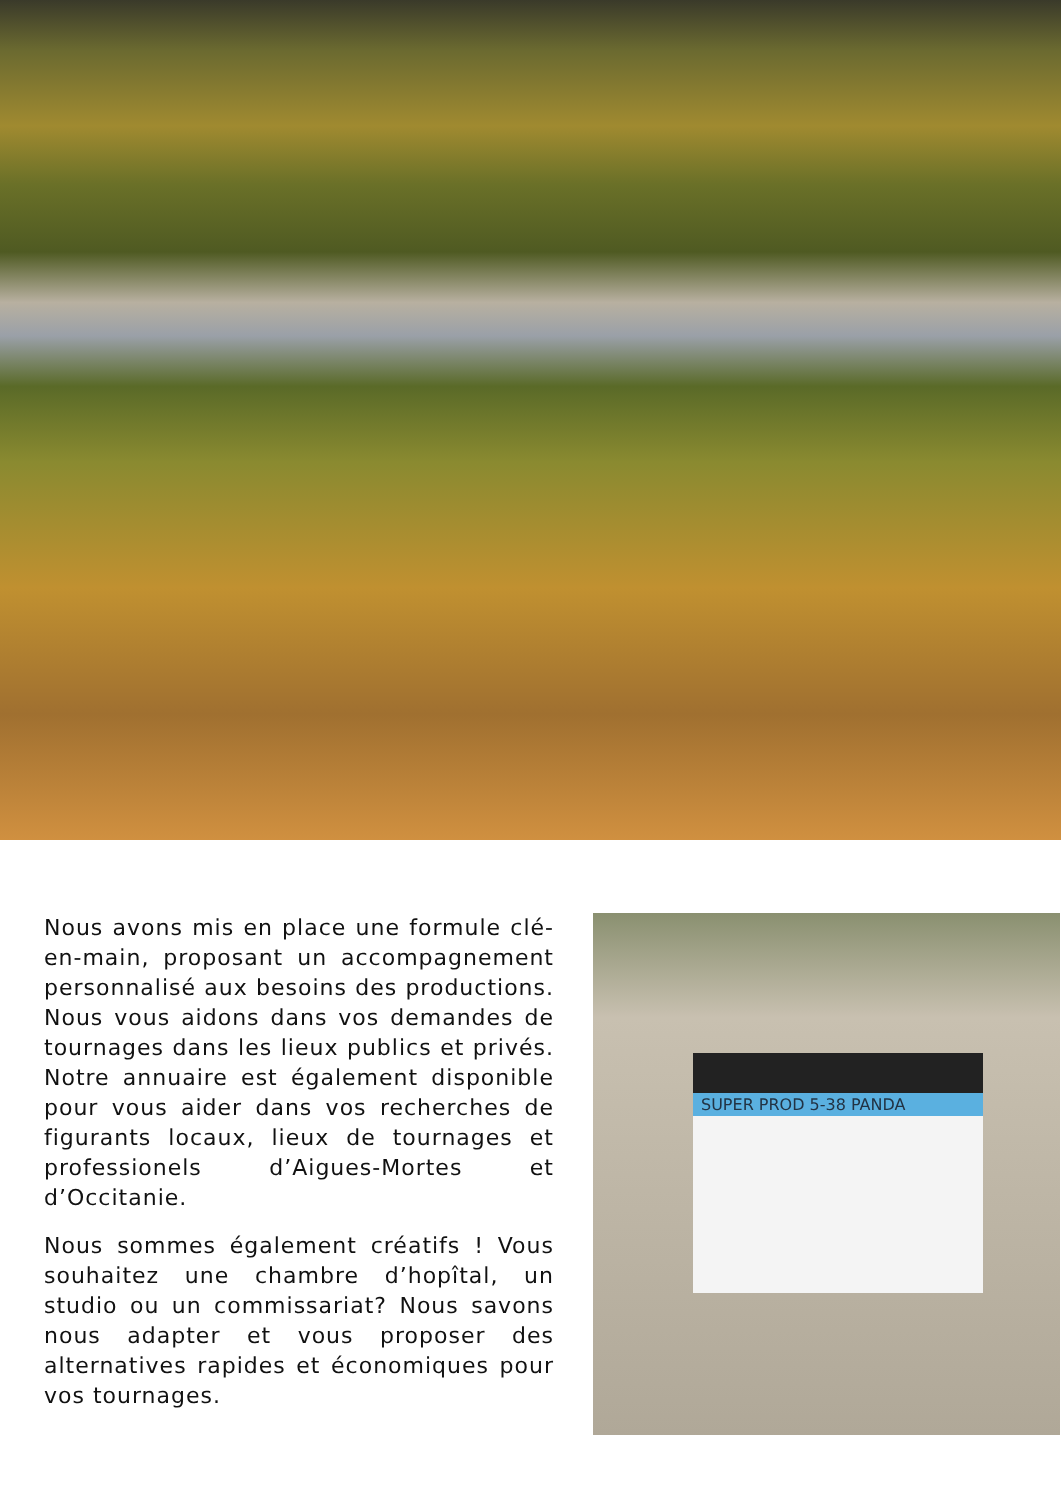Nous avons mis en place une formule clé-en-main, proposant un accompagnement personnalisé aux besoins des productions. Nous vous aidons dans vos demandes de tournages dans les lieux publics et privés. Notre annuaire est également disponible pour vous aider dans vos recherches de figurants locaux, lieux de tournages et professionels d’Aigues-Mortes et d’Occitanie.
Nous sommes également créatifs ! Vous souhaitez une chambre d’hopîtal, un studio ou un commissariat? Nous savons nous adapter et vous proposer des alternatives rapides et économiques pour vos tournages.
SUPER PROD 5-38 PANDA